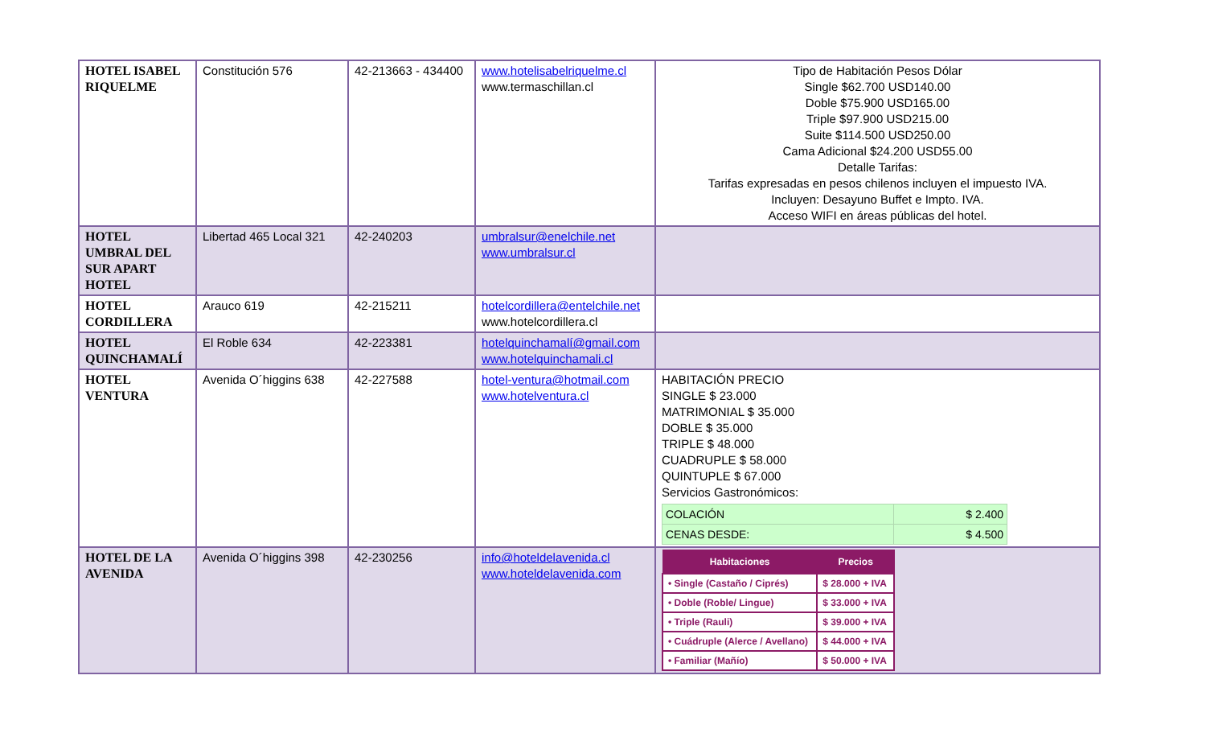| HOTEL ISABEL RIQUELME | Constitución 576 | 42-213663 - 434400 | www.hotelisabelriquelme.cl www.termaschillan.cl | Tipo de Habitación Pesos Dólar Single $62.700 USD140.00 Doble $75.900 USD165.00 Triple $97.900 USD215.00 Suite $114.500 USD250.00 Cama Adicional $24.200 USD55.00 Detalle Tarifas: Tarifas expresadas en pesos chilenos incluyen el impuesto IVA. Incluyen: Desayuno Buffet e Impto. IVA. Acceso WIFI en áreas públicas del hotel. |
| HOTEL UMBRAL DEL SUR APART HOTEL | Libertad 465 Local 321 | 42-240203 | umbralsur@enelchile.net www.umbralsur.cl | |
| HOTEL CORDILLERA | Arauco 619 | 42-215211 | hotelcordillera@entelchile.net www.hotelcordillera.cl | |
| HOTEL QUINCHAMALÍ | El Roble 634 | 42-223381 | hotelquinchamalí@gmail.com www.hotelquinchamali.cl | |
| HOTEL VENTURA | Avenida O´higgins 638 | 42-227588 | hotel-ventura@hotmail.com www.hotelventura.cl | HABITACIÓN PRECIO SINGLE $ 23.000 MATRIMONIAL $ 35.000 DOBLE $ 35.000 TRIPLE $ 48.000 CUADRUPLE $ 58.000 QUINTUPLE $ 67.000 Servicios Gastronómicos: / COLACIÓN / $ 2.400 / / CENAS DESDE: / $ 4.500 / |
| HOTEL DE LA AVENIDA | Avenida O´higgins 398 | 42-230256 | info@hoteldelavenida.cl www.hoteldelavenida.com | / Habitaciones / Precios / / --- / --- / / • Single (Castaño / Ciprés) / $ 28.000 + IVA / / • Doble (Roble/ Lingue) / $ 33.000 + IVA / / • Triple (Rauli) / $ 39.000 + IVA / / • Cuádruple (Alerce / Avellano) / $ 44.000 + IVA / / • Familiar (Mañío) / $ 50.000 + IVA / |